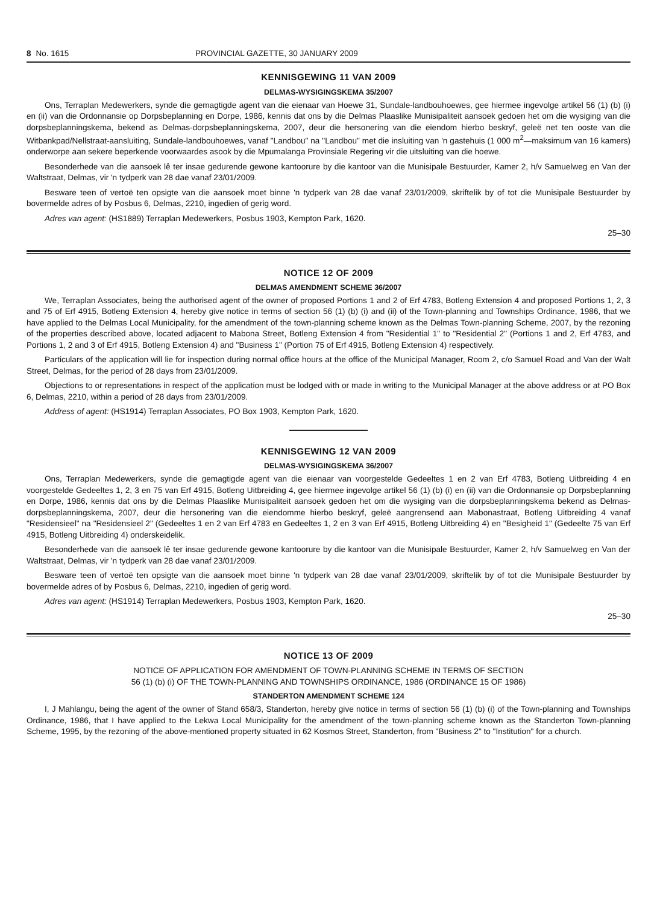8 No. 1615 PROVINCIAL GAZETTE, 30 JANUARY 2009
KENNISGEWING 11 VAN 2009
DELMAS-WYSIGINGSKEMA 35/2007
Ons, Terraplan Medewerkers, synde die gemagtigde agent van die eienaar van Hoewe 31, Sundale-landbouhoewes, gee hiermee ingevolge artikel 56 (1) (b) (i) en (ii) van die Ordonnansie op Dorpsbeplanning en Dorpe, 1986, kennis dat ons by die Delmas Plaaslike Munisipaliteit aansoek gedoen het om die wysiging van die dorpsbeplanningskema, bekend as Delmas-dorpsbeplanningskema, 2007, deur die hersonering van die eiendom hierbo beskryf, geleë net ten ooste van die Witbankpad/Nellstraat-aansluiting, Sundale-landbouhoewes, vanaf "Landbou" na "Landbou" met die insluiting van 'n gastehuis (1 000 m<sup>2</sup>—maksimum van 16 kamers) onderworpe aan sekere beperkende voorwaardes asook by die Mpumalanga Provinsiale Regering vir die uitsluiting van die hoewe.
Besonderhede van die aansoek lê ter insae gedurende gewone kantoorure by die kantoor van die Munisipale Bestuurder, Kamer 2, h/v Samuelweg en Van der Waltstraat, Delmas, vir 'n tydperk van 28 dae vanaf 23/01/2009.
Besware teen of vertoë ten opsigte van die aansoek moet binne 'n tydperk van 28 dae vanaf 23/01/2009, skriftelik by of tot die Munisipale Bestuurder by bovermelde adres of by Posbus 6, Delmas, 2210, ingedien of gerig word.
Adres van agent: (HS1889) Terraplan Medewerkers, Posbus 1903, Kempton Park, 1620.
25–30
NOTICE 12 OF 2009
DELMAS AMENDMENT SCHEME 36/2007
We, Terraplan Associates, being the authorised agent of the owner of proposed Portions 1 and 2 of Erf 4783, Botleng Extension 4 and proposed Portions 1, 2, 3 and 75 of Erf 4915, Botleng Extension 4, hereby give notice in terms of section 56 (1) (b) (i) and (ii) of the Town-planning and Townships Ordinance, 1986, that we have applied to the Delmas Local Municipality, for the amendment of the town-planning scheme known as the Delmas Town-planning Scheme, 2007, by the rezoning of the properties described above, located adjacent to Mabona Street, Botleng Extension 4 from "Residential 1" to "Residential 2" (Portions 1 and 2, Erf 4783, and Portions 1, 2 and 3 of Erf 4915, Botleng Extension 4) and "Business 1" (Portion 75 of Erf 4915, Botleng Extension 4) respectively.
Particulars of the application will lie for inspection during normal office hours at the office of the Municipal Manager, Room 2, c/o Samuel Road and Van der Walt Street, Delmas, for the period of 28 days from 23/01/2009.
Objections to or representations in respect of the application must be lodged with or made in writing to the Municipal Manager at the above address or at PO Box 6, Delmas, 2210, within a period of 28 days from 23/01/2009.
Address of agent: (HS1914) Terraplan Associates, PO Box 1903, Kempton Park, 1620.
KENNISGEWING 12 VAN 2009
DELMAS-WYSIGINGSKEMA 36/2007
Ons, Terraplan Medewerkers, synde die gemagtigde agent van die eienaar van voorgestelde Gedeeltes 1 en 2 van Erf 4783, Botleng Uitbreiding 4 en voorgestelde Gedeeltes 1, 2, 3 en 75 van Erf 4915, Botleng Uitbreiding 4, gee hiermee ingevolge artikel 56 (1) (b) (i) en (ii) van die Ordonnansie op Dorpsbeplanning en Dorpe, 1986, kennis dat ons by die Delmas Plaaslike Munisipaliteit aansoek gedoen het om die wysiging van die dorpsbeplanningskema bekend as Delmas-dorpsbeplanningskema, 2007, deur die hersonering van die eiendomme hierbo beskryf, geleë aangrensend aan Mabonastraat, Botleng Uitbreiding 4 vanaf "Residensieel" na "Residensieel 2" (Gedeeltes 1 en 2 van Erf 4783 en Gedeeltes 1, 2 en 3 van Erf 4915, Botleng Uitbreiding 4) en "Besigheid 1" (Gedeelte 75 van Erf 4915, Botleng Uitbreiding 4) onderskeidelik.
Besonderhede van die aansoek lê ter insae gedurende gewone kantoorure by die kantoor van die Munisipale Bestuurder, Kamer 2, h/v Samuelweg en Van der Waltstraat, Delmas, vir 'n tydperk van 28 dae vanaf 23/01/2009.
Besware teen of vertoë ten opsigte van die aansoek moet binne 'n tydperk van 28 dae vanaf 23/01/2009, skriftelik by of tot die Munisipale Bestuurder by bovermelde adres of by Posbus 6, Delmas, 2210, ingedien of gerig word.
Adres van agent: (HS1914) Terraplan Medewerkers, Posbus 1903, Kempton Park, 1620.
25–30
NOTICE 13 OF 2009
NOTICE OF APPLICATION FOR AMENDMENT OF TOWN-PLANNING SCHEME IN TERMS OF SECTION
56 (1) (b) (i) OF THE TOWN-PLANNING AND TOWNSHIPS ORDINANCE, 1986 (ORDINANCE 15 OF 1986)
STANDERTON AMENDMENT SCHEME 124
I, J Mahlangu, being the agent of the owner of Stand 658/3, Standerton, hereby give notice in terms of section 56 (1) (b) (i) of the Town-planning and Townships Ordinance, 1986, that I have applied to the Lekwa Local Municipality for the amendment of the town-planning scheme known as the Standerton Town-planning Scheme, 1995, by the rezoning of the above-mentioned property situated in 62 Kosmos Street, Standerton, from "Business 2" to "Institution" for a church.